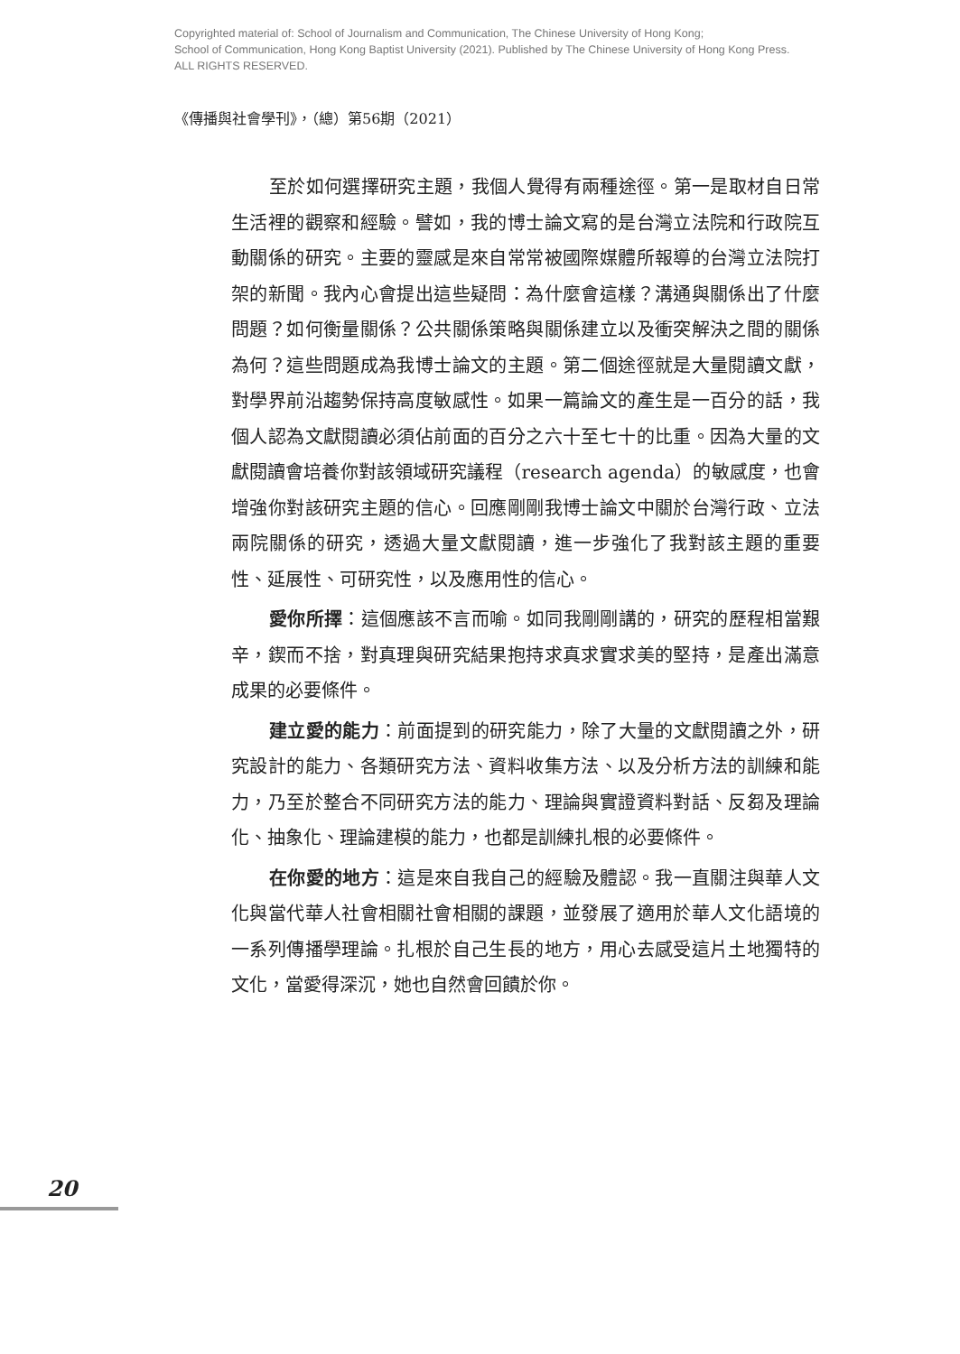Copyrighted material of: School of Journalism and Communication, The Chinese University of Hong Kong;
School of Communication, Hong Kong Baptist University (2021). Published by The Chinese University of Hong Kong Press.
ALL RIGHTS RESERVED.
《傳播與社會學刊》，（總）第56期（2021）
至於如何選擇研究主題，我個人覺得有兩種途徑。第一是取材自日常生活裡的觀察和經驗。譬如，我的博士論文寫的是台灣立法院和行政院互動關係的研究。主要的靈感是來自常常被國際媒體所報導的台灣立法院打架的新聞。我內心會提出這些疑問：為什麼會這樣？溝通與關係出了什麼問題？如何衡量關係？公共關係策略與關係建立以及衝突解決之間的關係為何？這些問題成為我博士論文的主題。第二個途徑就是大量閱讀文獻，對學界前沿趨勢保持高度敏感性。如果一篇論文的產生是一百分的話，我個人認為文獻閱讀必須佔前面的百分之六十至七十的比重。因為大量的文獻閱讀會培養你對該領域研究議程（research agenda）的敏感度，也會增強你對該研究主題的信心。回應剛剛我博士論文中關於台灣行政、立法兩院關係的研究，透過大量文獻閱讀，進一步強化了我對該主題的重要性、延展性、可研究性，以及應用性的信心。
愛你所擇：這個應該不言而喻。如同我剛剛講的，研究的歷程相當艱辛，鍥而不捨，對真理與研究結果抱持求真求實求美的堅持，是產出滿意成果的必要條件。
建立愛的能力：前面提到的研究能力，除了大量的文獻閱讀之外，研究設計的能力、各類研究方法、資料收集方法、以及分析方法的訓練和能力，乃至於整合不同研究方法的能力、理論與實證資料對話、反芻及理論化、抽象化、理論建模的能力，也都是訓練扎根的必要條件。
在你愛的地方：這是來自我自己的經驗及體認。我一直關注與華人文化與當代華人社會相關社會相關的課題，並發展了適用於華人文化語境的一系列傳播學理論。扎根於自己生長的地方，用心去感受這片土地獨特的文化，當愛得深沉，她也自然會回饋於你。
20